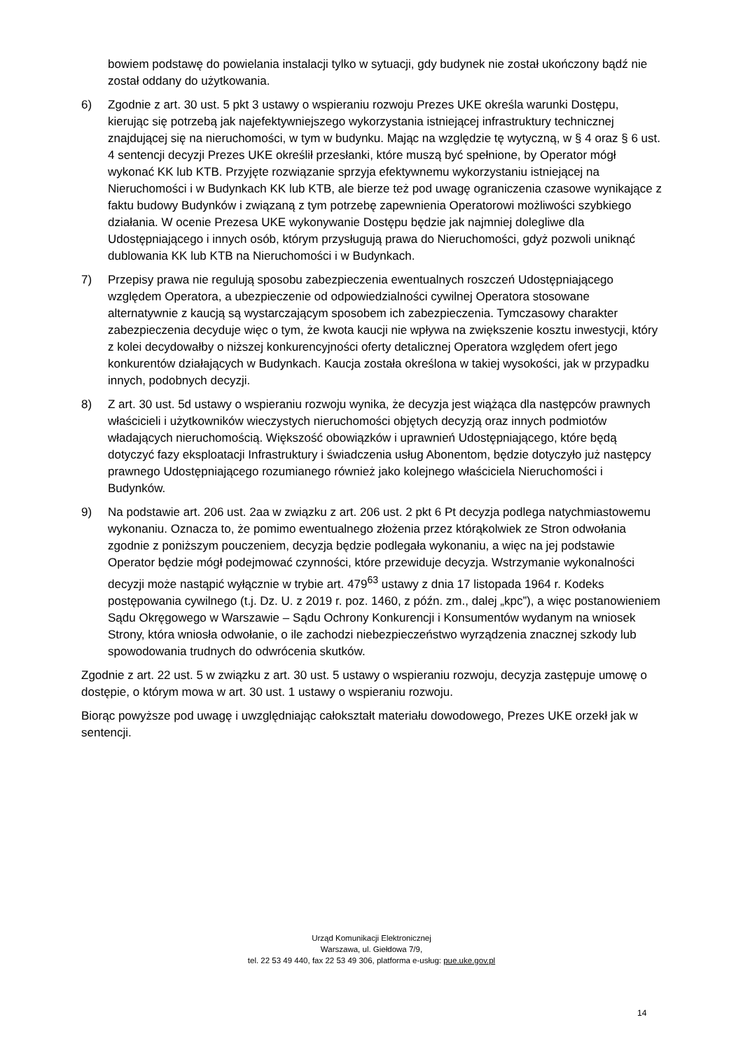bowiem podstawę do powielania instalacji tylko w sytuacji, gdy budynek nie został ukończony bądź nie został oddany do użytkowania.
6) Zgodnie z art. 30 ust. 5 pkt 3 ustawy o wspieraniu rozwoju Prezes UKE określa warunki Dostępu, kierując się potrzebą jak najefektywniejszego wykorzystania istniejącej infrastruktury technicznej znajdującej się na nieruchomości, w tym w budynku. Mając na względzie tę wytyczną, w § 4 oraz § 6 ust. 4 sentencji decyzji Prezes UKE określił przesłanki, które muszą być spełnione, by Operator mógł wykonać KK lub KTB. Przyjęte rozwiązanie sprzyja efektywnemu wykorzystaniu istniejącej na Nieruchomości i w Budynkach KK lub KTB, ale bierze też pod uwagę ograniczenia czasowe wynikające z faktu budowy Budynków i związaną z tym potrzebę zapewnienia Operatorowi możliwości szybkiego działania. W ocenie Prezesa UKE wykonywanie Dostępu będzie jak najmniej dolegliwe dla Udostępniającego i innych osób, którym przysługują prawa do Nieruchomości, gdyż pozwoli uniknąć dublowania KK lub KTB na Nieruchomości i w Budynkach.
7) Przepisy prawa nie regulują sposobu zabezpieczenia ewentualnych roszczeń Udostępniającego względem Operatora, a ubezpieczenie od odpowiedzialności cywilnej Operatora stosowane alternatywnie z kaucją są wystarczającym sposobem ich zabezpieczenia. Tymczasowy charakter zabezpieczenia decyduje więc o tym, że kwota kaucji nie wpływa na zwiększenie kosztu inwestycji, który z kolei decydowałby o niższej konkurencyjności oferty detalicznej Operatora względem ofert jego konkurentów działających w Budynkach. Kaucja została określona w takiej wysokości, jak w przypadku innych, podobnych decyzji.
8) Z art. 30 ust. 5d ustawy o wspieraniu rozwoju wynika, że decyzja jest wiążąca dla następców prawnych właścicieli i użytkowników wieczystych nieruchomości objętych decyzją oraz innych podmiotów władających nieruchomością. Większość obowiązków i uprawnień Udostępniającego, które będą dotyczyć fazy eksploatacji Infrastruktury i świadczenia usług Abonentom, będzie dotyczyło już następcy prawnego Udostępniającego rozumianego również jako kolejnego właściciela Nieruchomości i Budynków.
9) Na podstawie art. 206 ust. 2aa w związku z art. 206 ust. 2 pkt 6 Pt decyzja podlega natychmiastowemu wykonaniu. Oznacza to, że pomimo ewentualnego złożenia przez którąkolwiek ze Stron odwołania zgodnie z poniższym pouczeniem, decyzja będzie podlegała wykonaniu, a więc na jej podstawie Operator będzie mógł podejmować czynności, które przewiduje decyzja. Wstrzymanie wykonalności decyzji może nastąpić wyłącznie w trybie art. 479<sup>63</sup> ustawy z dnia 17 listopada 1964 r. Kodeks postępowania cywilnego (t.j. Dz. U. z 2019 r. poz. 1460, z późn. zm., dalej „kpc”), a więc postanowieniem Sądu Okręgowego w Warszawie – Sądu Ochrony Konkurencji i Konsumentów wydanym na wniosek Strony, która wniosła odwołanie, o ile zachodzi niebezpieczeństwo wyrządzenia znacznej szkody lub spowodowania trudnych do odwrócenia skutków.
Zgodnie z art. 22 ust. 5 w związku z art. 30 ust. 5 ustawy o wspieraniu rozwoju, decyzja zastępuje umowę o dostępie, o którym mowa w art. 30 ust. 1 ustawy o wspieraniu rozwoju.
Biorąc powyższe pod uwagę i uwzględniając całokształt materiału dowodowego, Prezes UKE orzekł jak w sentencji.
Urząd Komunikacji Elektronicznej
Warszawa, ul. Giełdowa 7/9,
tel. 22 53 49 440, fax 22 53 49 306, platforma e-usług: pue.uke.gov.pl
14